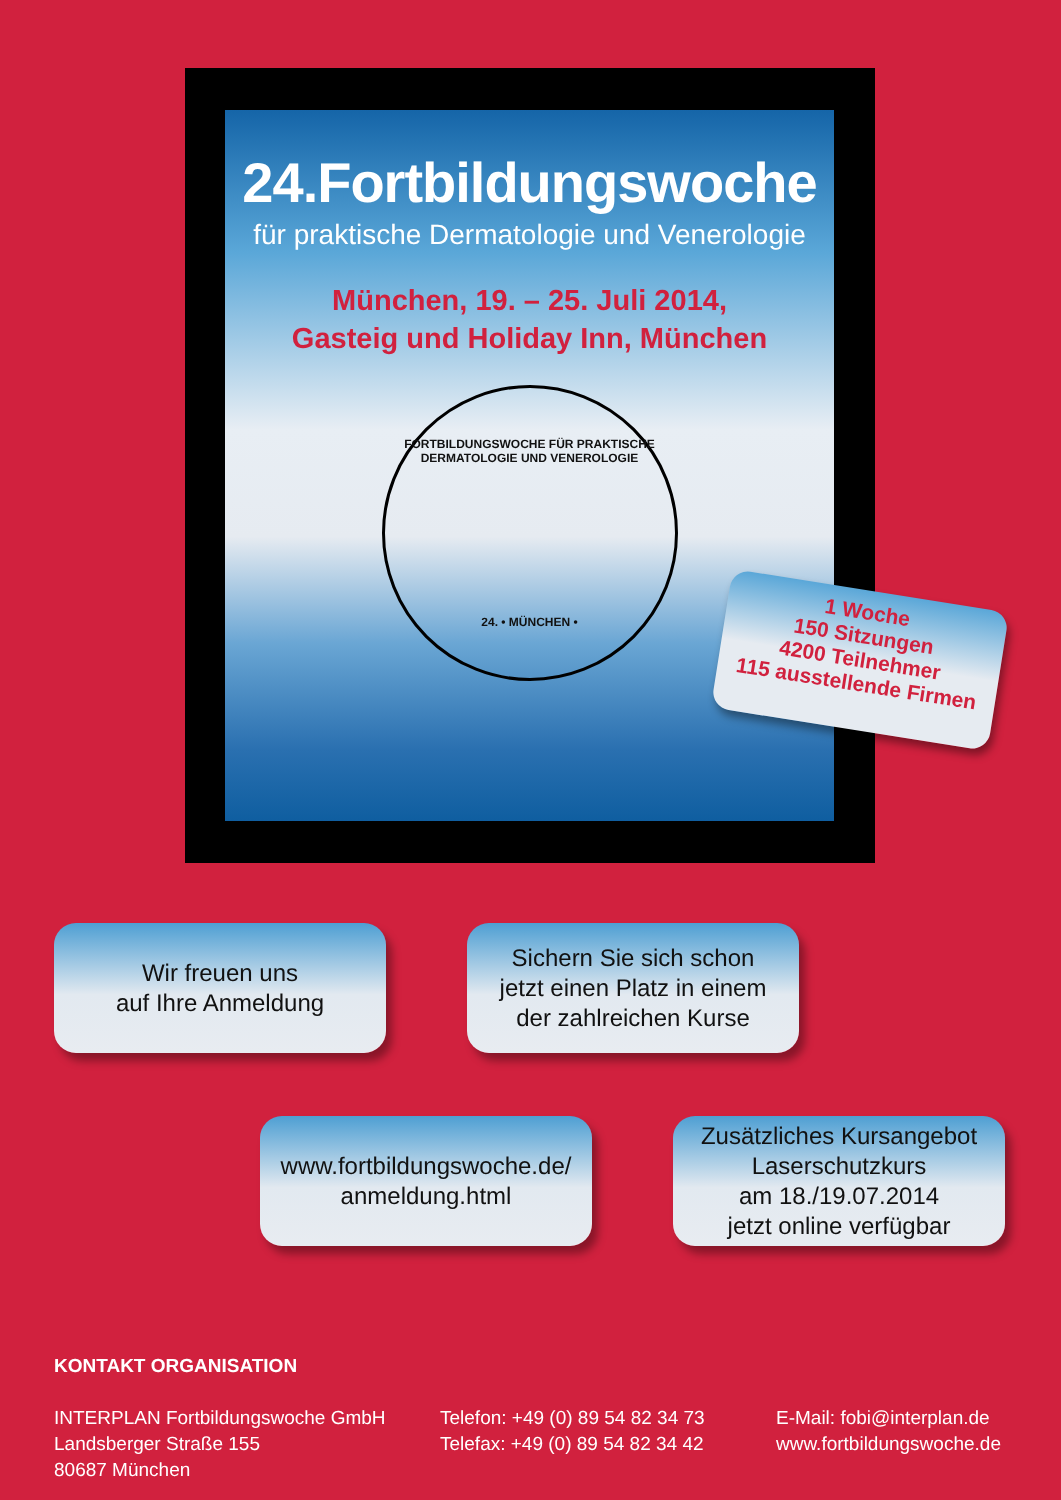24.Fortbildungswoche
für praktische Dermatologie und Venerologie
München, 19. – 25. Juli 2014,
Gasteig und Holiday Inn, München
FORTBILDUNGSWOCHE FÜR PRAKTISCHE DERMATOLOGIE UND VENEROLOGIE
24. • MÜNCHEN •
1 Woche
150 Sitzungen
4200 Teilnehmer
115 ausstellende Firmen
Wir freuen uns
auf Ihre Anmeldung
Sichern Sie sich schon
jetzt einen Platz in einem
der zahlreichen Kurse
www.fortbildungswoche.de/
anmeldung.html
Zusätzliches Kursangebot
Laserschutzkurs
am 18./19.07.2014
jetzt online verfügbar
KONTAKT ORGANISATION
INTERPLAN Fortbildungswoche GmbH
Landsberger Straße 155
80687 München
Telefon: +49 (0) 89 54 82 34 73
Telefax: +49 (0) 89 54 82 34 42
E-Mail: fobi@interplan.de
www.fortbildungswoche.de